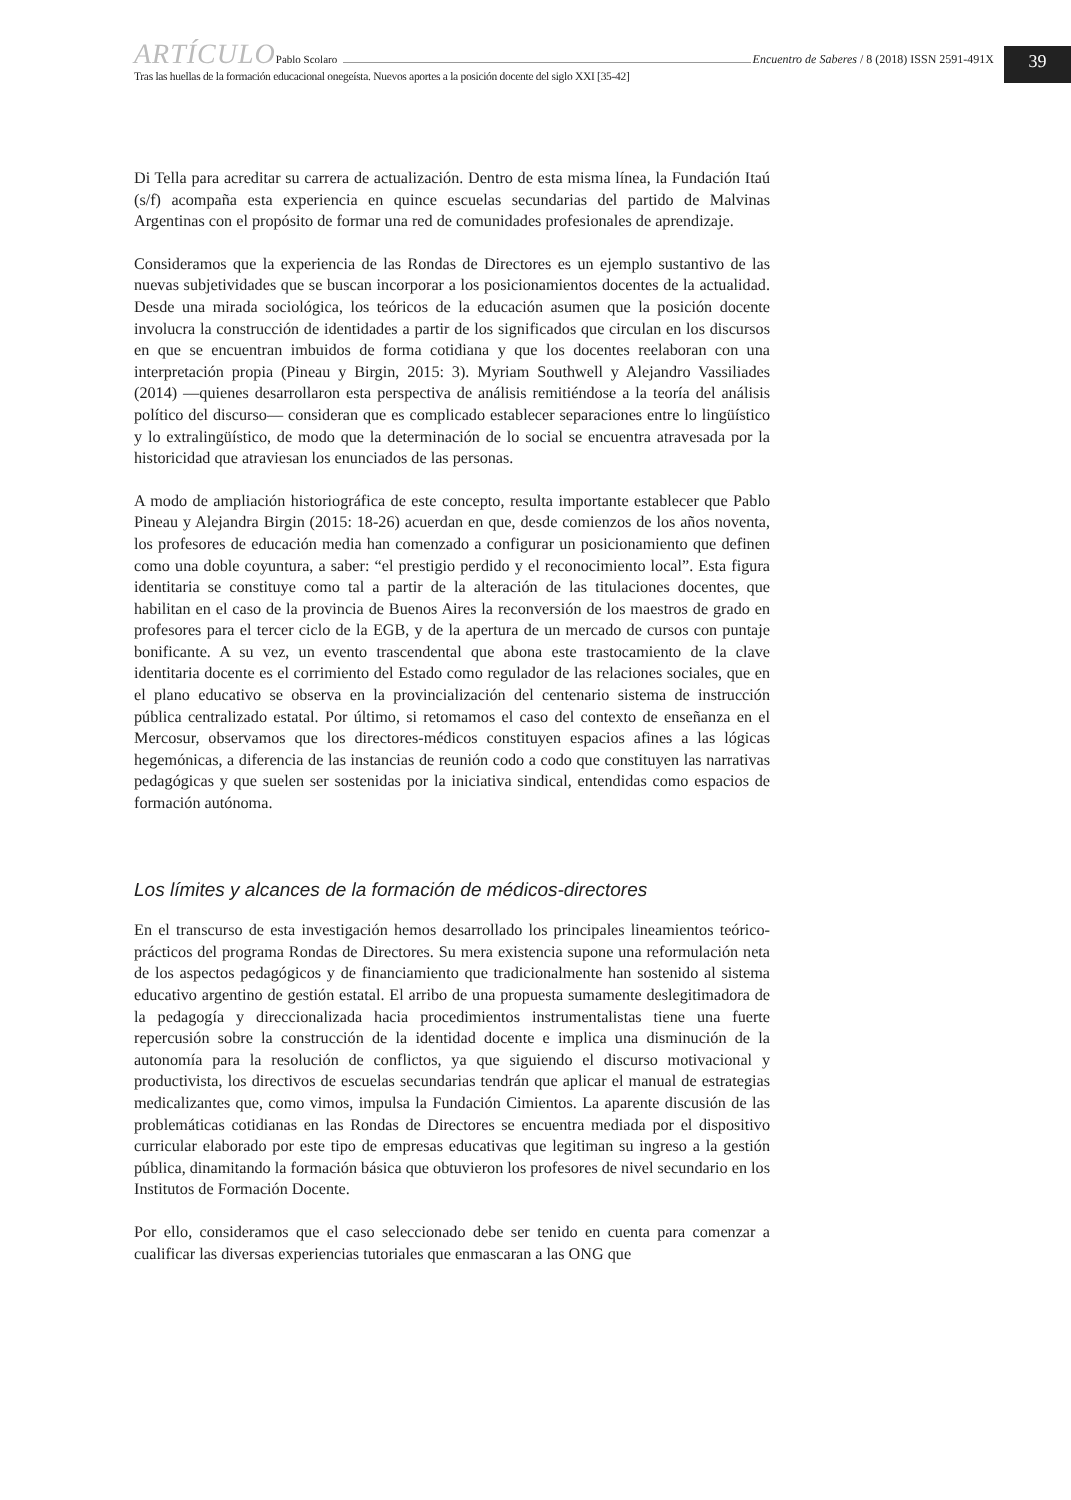39
ARTÍCULO Pablo Scolaro Encuentro de Saberes / 8 (2018) ISSN 2591-491X
Tras las huellas de la formación educacional onegeísta. Nuevos aportes a la posición docente del siglo XXI [35-42]
Di Tella para acreditar su carrera de actualización. Dentro de esta misma línea, la Fundación Itaú (s/f) acompaña esta experiencia en quince escuelas secundarias del partido de Malvinas Argentinas con el propósito de formar una red de comunidades profesionales de aprendizaje.
Consideramos que la experiencia de las Rondas de Directores es un ejemplo sustantivo de las nuevas subjetividades que se buscan incorporar a los posicionamientos docentes de la actualidad. Desde una mirada sociológica, los teóricos de la educación asumen que la posición docente involucra la construcción de identidades a partir de los significados que circulan en los discursos en que se encuentran imbuidos de forma cotidiana y que los docentes reelaboran con una interpretación propia (Pineau y Birgin, 2015: 3). Myriam Southwell y Alejandro Vassiliades (2014) —quienes desarrollaron esta perspectiva de análisis remitiéndose a la teoría del análisis político del discurso— consideran que es complicado establecer separaciones entre lo lingüístico y lo extralingüístico, de modo que la determinación de lo social se encuentra atravesada por la historicidad que atraviesan los enunciados de las personas.
A modo de ampliación historiográfica de este concepto, resulta importante establecer que Pablo Pineau y Alejandra Birgin (2015: 18-26) acuerdan en que, desde comienzos de los años noventa, los profesores de educación media han comenzado a configurar un posicionamiento que definen como una doble coyuntura, a saber: “el prestigio perdido y el reconocimiento local”. Esta figura identitaria se constituye como tal a partir de la alteración de las titulaciones docentes, que habilitan en el caso de la provincia de Buenos Aires la reconversión de los maestros de grado en profesores para el tercer ciclo de la EGB, y de la apertura de un mercado de cursos con puntaje bonificante. A su vez, un evento trascendental que abona este trastocamiento de la clave identitaria docente es el corrimiento del Estado como regulador de las relaciones sociales, que en el plano educativo se observa en la provincialización del centenario sistema de instrucción pública centralizado estatal. Por último, si retomamos el caso del contexto de enseñanza en el Mercosur, observamos que los directores-médicos constituyen espacios afines a las lógicas hegemónicas, a diferencia de las instancias de reunión codo a codo que constituyen las narrativas pedagógicas y que suelen ser sostenidas por la iniciativa sindical, entendidas como espacios de formación autónoma.
Los límites y alcances de la formación de médicos-directores
En el transcurso de esta investigación hemos desarrollado los principales lineamientos teórico-prácticos del programa Rondas de Directores. Su mera existencia supone una reformulación neta de los aspectos pedagógicos y de financiamiento que tradicionalmente han sostenido al sistema educativo argentino de gestión estatal. El arribo de una propuesta sumamente deslegitimadora de la pedagogía y direccionalizada hacia procedimientos instrumentalistas tiene una fuerte repercusión sobre la construcción de la identidad docente e implica una disminución de la autonomía para la resolución de conflictos, ya que siguiendo el discurso motivacional y productivista, los directivos de escuelas secundarias tendrán que aplicar el manual de estrategias medicalizantes que, como vimos, impulsa la Fundación Cimientos. La aparente discusión de las problemáticas cotidianas en las Rondas de Directores se encuentra mediada por el dispositivo curricular elaborado por este tipo de empresas educativas que legitiman su ingreso a la gestión pública, dinamitando la formación básica que obtuvieron los profesores de nivel secundario en los Institutos de Formación Docente.
Por ello, consideramos que el caso seleccionado debe ser tenido en cuenta para comenzar a cualificar las diversas experiencias tutoriales que enmascaran a las ONG que